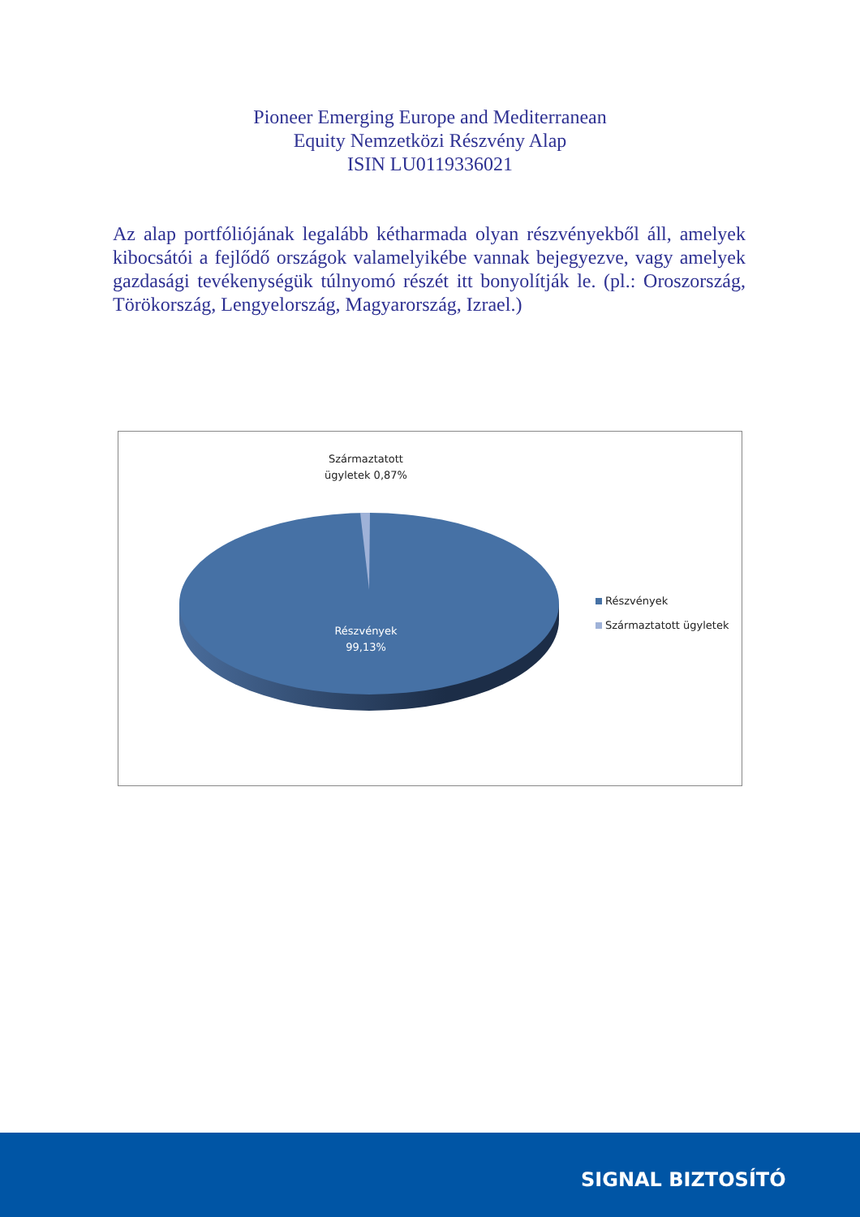Pioneer Emerging Europe and Mediterranean
Equity Nemzetközi Részvény Alap
ISIN LU0119336021
Az alap portfóliójának legalább kétharmada olyan részvényekből áll, amelyek kibocsátói a fejlődő országok valamelyikébe vannak bejegyezve, vagy amelyek gazdasági tevékenységük túlnyomó részét itt bonyolítják le. (pl.: Oroszország, Törökország, Lengyelország, Magyarország, Izrael.)
Származtatott ügyletek 0,87%
Részvények 99,13%
Részvények
Származtatott ügyletek
SIGNAL BIZTOSÍTÓ